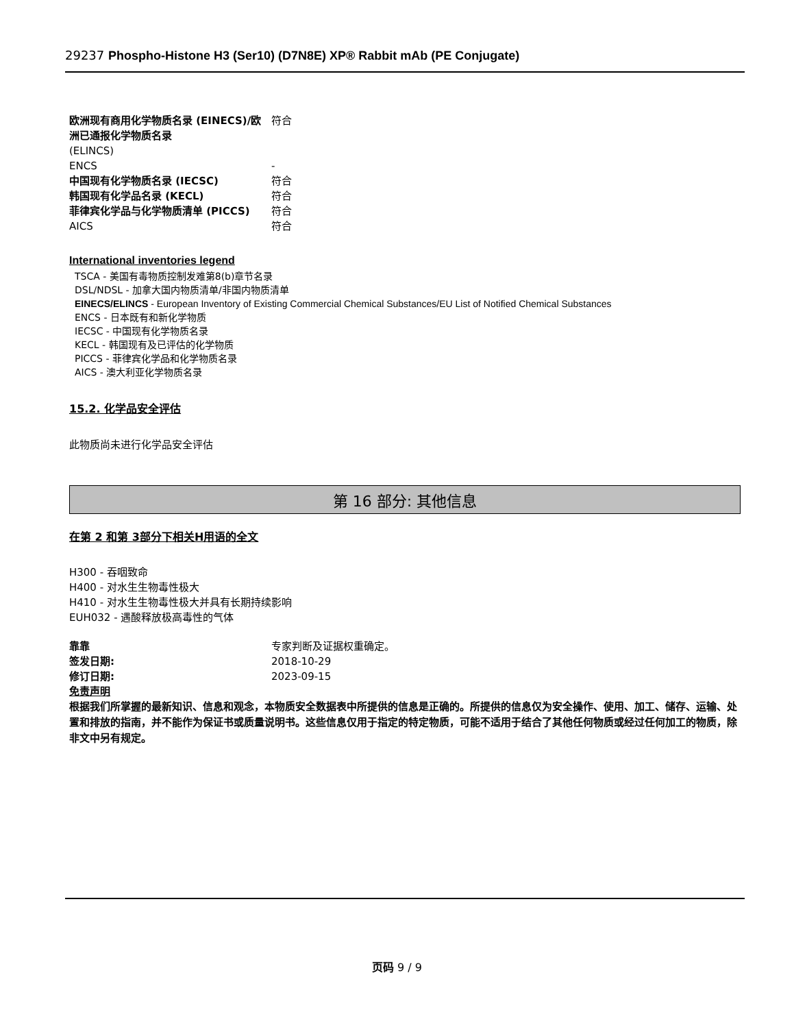29237 Phospho-Histone H3 (Ser10) (D7N8E) XP® Rabbit mAb (PE Conjugate)
| 欧洲现有商用化学物质名录 (EINECS)/欧洲已通报化学物质名录 | 符合 |
| (ELINCS) | |
| ENCS | - |
| 中国现有化学物质名录 (IECSC) | 符合 |
| 韩国现有化学品名录 (KECL) | 符合 |
| 菲律宾化学品与化学物质清单 (PICCS) | 符合 |
| AICS | 符合 |
International inventories legend
TSCA - 美国有毒物质控制发难第8(b)章节名录
DSL/NDSL - 加拿大国内物质清单/非国内物质清单
EINECS/ELINCS - European Inventory of Existing Commercial Chemical Substances/EU List of Notified Chemical Substances
ENCS - 日本既有和新化学物质
IECSC - 中国现有化学物质名录
KECL - 韩国现有及已评估的化学物质
PICCS - 菲律宾化学品和化学物质名录
AICS - 澳大利亚化学物质名录
15.2. 化学品安全评估
此物质尚未进行化学品安全评估
第 16 部分: 其他信息
在第 2 和第 3部分下相关H用语的全文
H300 - 吞咽致命
H400 - 对水生生物毒性极大
H410 - 对水生生物毒性极大并具有长期持续影响
EUH032 - 遇酸释放极高毒性的气体
| 靠靠 | 专家判断及证据权重确定。 |
| 签发日期: | 2018-10-29 |
| 修订日期: | 2023-09-15 |
免责声明
根据我们所掌握的最新知识、信息和观念，本物质安全数据表中所提供的信息是正确的。所提供的信息仅为安全操作、使用、加工、储存、运输、处置和排放的指南，并不能作为保证书或质量说明书。这些信息仅用于指定的特定物质，可能不适用于结合了其他任何物质或经过任何加工的物质，除非文中另有规定。
页码 9 / 9